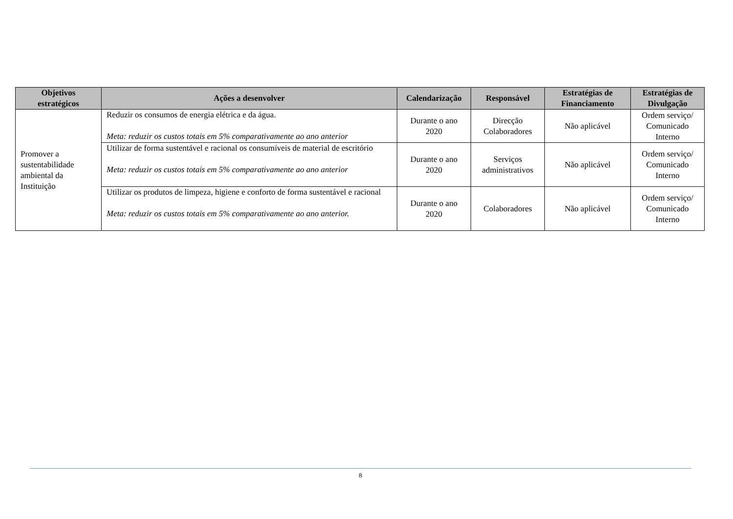| Objetivos estratégicos | Ações a desenvolver | Calendarização | Responsável | Estratégias de Financiamento | Estratégias de Divulgação |
| --- | --- | --- | --- | --- | --- |
| Promover a sustentabilidade ambiental da Instituição | Reduzir os consumos de energia elétrica e da água. Meta: reduzir os custos totais em 5% comparativamente ao ano anterior | Durante o ano 2020 | Direcção Colaboradores | Não aplicável | Ordem serviço/ Comunicado Interno |
| | Utilizar de forma sustentável e racional os consumíveis de material de escritório Meta: reduzir os custos totais em 5% comparativamente ao ano anterior | Durante o ano 2020 | Serviços administrativos | Não aplicável | Ordem serviço/ Comunicado Interno |
| | Utilizar os produtos de limpeza, higiene e conforto de forma sustentável e racional Meta: reduzir os custos totais em 5% comparativamente ao ano anterior. | Durante o ano 2020 | Colaboradores | Não aplicável | Ordem serviço/ Comunicado Interno |
8